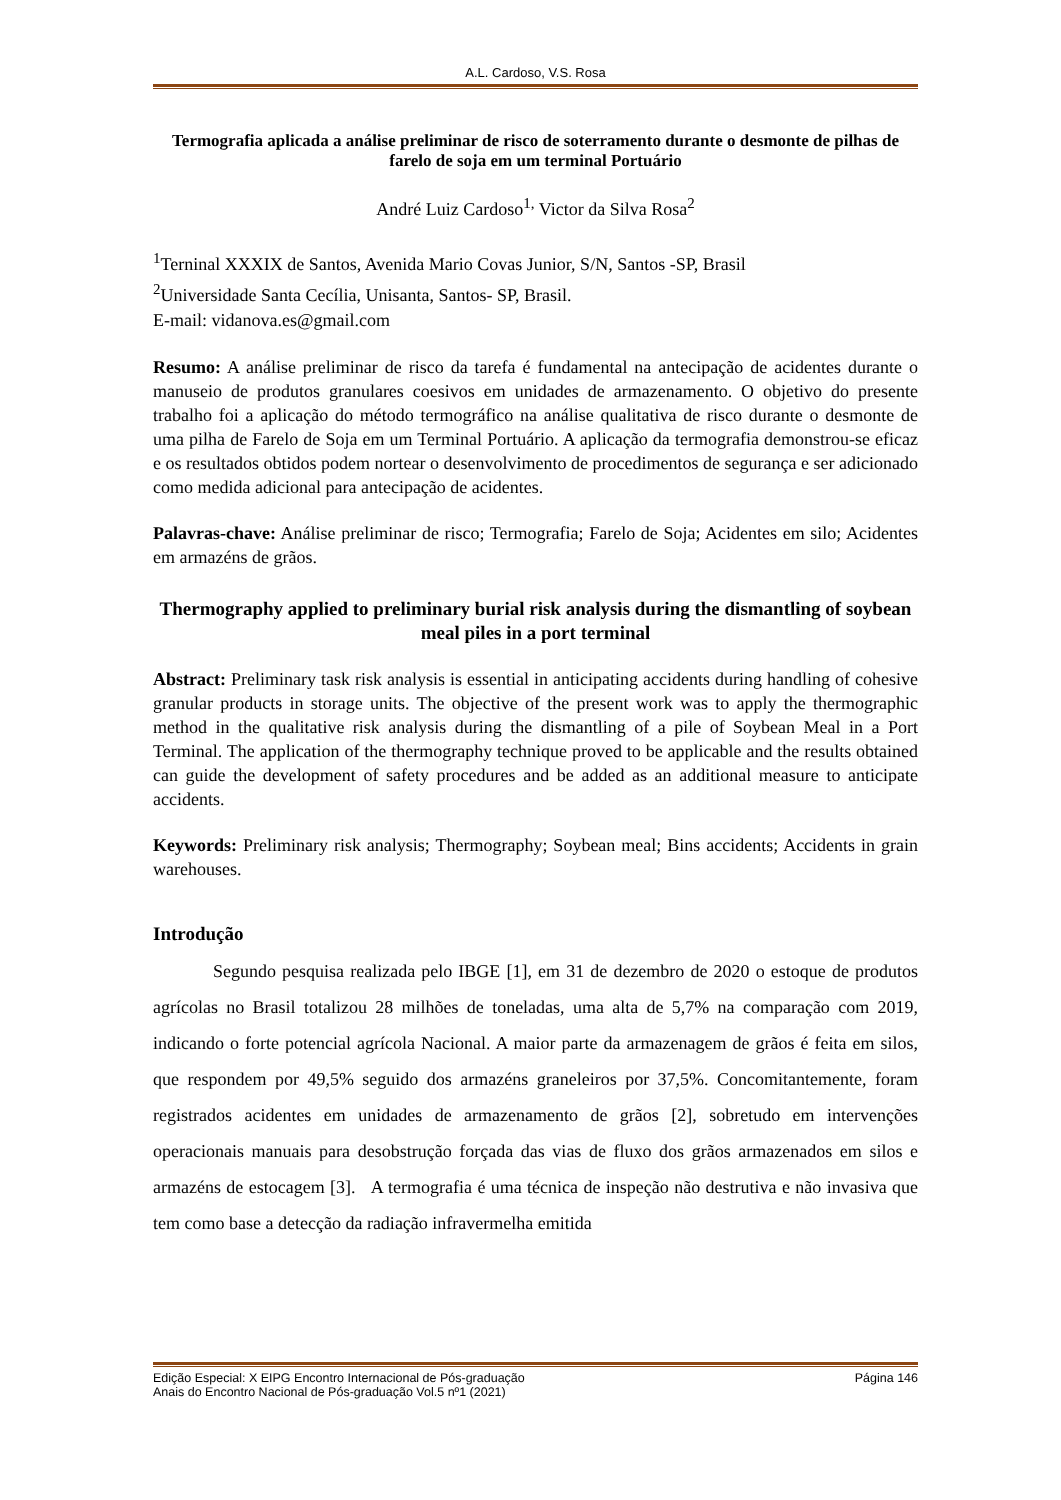A.L. Cardoso, V.S. Rosa
Termografia aplicada a análise preliminar de risco de soterramento durante o desmonte de pilhas de farelo de soja em um terminal Portuário
André Luiz Cardoso<sup>1,</sup> Victor da Silva Rosa<sup>2</sup>
<sup>1</sup> Terninal XXXIX de Santos, Avenida Mario Covas Junior, S/N, Santos -SP, Brasil
<sup>2</sup> Universidade Santa Cecília, Unisanta, Santos- SP, Brasil.
E-mail: vidanova.es@gmail.com
Resumo: A análise preliminar de risco da tarefa é fundamental na antecipação de acidentes durante o manuseio de produtos granulares coesivos em unidades de armazenamento. O objetivo do presente trabalho foi a aplicação do método termográfico na análise qualitativa de risco durante o desmonte de uma pilha de Farelo de Soja em um Terminal Portuário. A aplicação da termografia demonstrou-se eficaz e os resultados obtidos podem nortear o desenvolvimento de procedimentos de segurança e ser adicionado como medida adicional para antecipação de acidentes.
Palavras-chave: Análise preliminar de risco; Termografia; Farelo de Soja; Acidentes em silo; Acidentes em armazéns de grãos.
Thermography applied to preliminary burial risk analysis during the dismantling of soybean meal piles in a port terminal
Abstract: Preliminary task risk analysis is essential in anticipating accidents during handling of cohesive granular products in storage units. The objective of the present work was to apply the thermographic method in the qualitative risk analysis during the dismantling of a pile of Soybean Meal in a Port Terminal. The application of the thermography technique proved to be applicable and the results obtained can guide the development of safety procedures and be added as an additional measure to anticipate accidents.
Keywords: Preliminary risk analysis; Thermography; Soybean meal; Bins accidents; Accidents in grain warehouses.
Introdução
Segundo pesquisa realizada pelo IBGE [1], em 31 de dezembro de 2020 o estoque de produtos agrícolas no Brasil totalizou 28 milhões de toneladas, uma alta de 5,7% na comparação com 2019, indicando o forte potencial agrícola Nacional. A maior parte da armazenagem de grãos é feita em silos, que respondem por 49,5% seguido dos armazéns graneleiros por 37,5%. Concomitantemente, foram registrados acidentes em unidades de armazenamento de grãos [2], sobretudo em intervenções operacionais manuais para desobstrução forçada das vias de fluxo dos grãos armazenados em silos e armazéns de estocagem [3]. A termografia é uma técnica de inspeção não destrutiva e não invasiva que tem como base a detecção da radiação infravermelha emitida
Edição Especial: X EIPG Encontro Internacional de Pós-graduação Página 146
Anais do Encontro Nacional de Pós-graduação Vol.5 nº1 (2021)